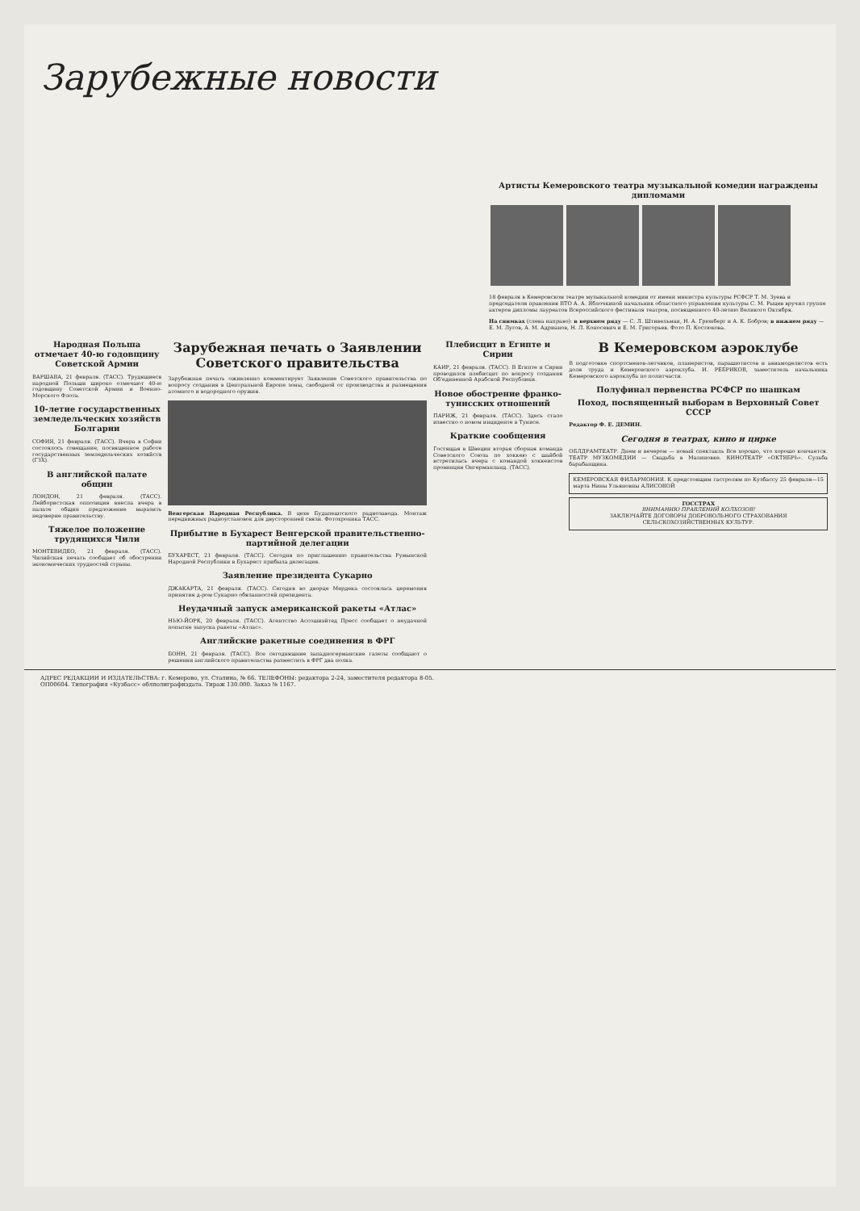Зарубежные новости
Артисты Кемеровского театра музыкальной комедии награждены дипломами
18 февраля в Кемеровском театре музыкальной комедии от имени министра культуры РСФСР Т. М. Зуева и председателя правления ВТО А. А. Яблочкиной начальник областного управления культуры С. М. Рыцев вручил группе актеров дипломы лауреатов Всероссийского фестиваля театров, посвященного 40-летию Великого Октября.
На снимках (слева направо): в верхнем ряду — С. Л. Штивельман, Н. А. Грюнберг и А. К. Бобров; в нижнем ряду — Е. М. Лугов, А. М. Адрианов, Н. Л. Коносевич и Е. М. Григорьев. Фото П. Костюкова.
Народная Польша отмечает 40-ю годовщину Советской Армии
ВАРШАВА, 21 февраля. (ТАСС). Трудящиеся народной Польши широко отмечают 40-ю годовщину Советской Армии и Военно-Морского Флота.
10-летие государственных земледельческих хозяйств Болгарии
СОФИЯ, 21 февраля. (ТАСС). Вчера в Софии состоялось совещание, посвященное работе государственных земледельческих хозяйств (ГЗХ).
В английской палате общин
ЛОНДОН, 21 февраля. (ТАСС). Лейбористская оппозиция внесла вчера в палате общин предложение выразить недоверие правительству.
Тяжелое положение трудящихся Чили
МОНТЕВИДЕО, 21 февраля. (ТАСС). Чилийская печать сообщает об обострении экономических трудностей страны.
Зарубежная печать о Заявлении Советского правительства
Зарубежная печать оживленно комментирует Заявление Советского правительства по вопросу создания в Центральной Европе зоны, свободной от производства и размещения атомного и водородного оружия.
Венгерская Народная Республика. В цехе Будапештского радиозавода. Монтаж передвижных радиоустановок для двусторонней связи. Фотохроника ТАСС.
Прибытие в Бухарест Венгерской правительственно-партийной делегации
БУХАРЕСТ, 21 февраля. (ТАСС). Сегодня по приглашению правительства Румынской Народной Республики в Бухарест прибыла делегация.
Заявление президента Сукарно
ДЖАКАРТА, 21 февраля. (ТАСС). Сегодня во дворце Мердека состоялась церемония принятия д-ром Сукарно обязанностей президента.
Неудачный запуск американской ракеты «Атлас»
НЬЮ-ЙОРК, 20 февраля. (ТАСС). Агентство Ассошиэйтед Пресс сообщает о неудачной попытке запуска ракеты «Атлас».
Английские ракетные соединения в ФРГ
БОНН, 21 февраля. (ТАСС). Все сегодняшние западногерманские газеты сообщают о решении английского правительства разместить в ФРГ два полка.
Плебисцит в Египте и Сирии
КАИР, 21 февраля. (ТАСС). В Египте и Сирии проводился плебисцит по вопросу создания Об'единенной Арабской Республики.
Новое обострение франко-тунисских отношений
ПАРИЖ, 21 февраля. (ТАСС). Здесь стало известно о новом инциденте в Тунисе.
Краткие сообщения
Гостящая в Швеции вторая сборная команда Советского Союза по хоккею с шайбой встретилась вчера с командой хоккеистов провинции Онгерманланд. (ТАСС).
В Кемеровском аэроклубе
В подготовке спортсменов-летчиков, планеристов, парашютистов и авиамоделистов есть доля труда и Кемеровского аэроклуба. И. РЕБРИКОВ, заместитель начальника Кемеровского аэроклуба по политчасти.
Полуфинал первенства РСФСР по шашкам
Поход, посвященный выборам в Верховный Совет СССР
Редактор Ф. Е. ДЕМИН.
Сегодня в театрах, кино и цирке
ОБЛДРАМТЕАТР. Днем и вечером — новый спектакль Все хорошо, что хорошо кончается. ТЕАТР МУЗКОМЕДИИ — Свадьба в Малиновке. КИНОТЕАТР «ОКТЯБРЬ». Сульба барабанщика.
КЕМЕРОВСКАЯ ФИЛАРМОНИЯ. К предстоящим гастролям по Кузбассу 25 февраля—15 марта Нины Ульяновны АЛИСОВОЙ
ГОССТРАХ
ВНИМАНИЮ ПРАВЛЕНИЙ КОЛХОЗОВ!
ЗАКЛЮЧАЙТЕ ДОГОВОРЫ ДОБРОВОЛЬНОГО СТРАХОВАНИЯ СЕЛЬСКОХОЗЯЙСТВЕННЫХ КУЛЬТУР.
АДРЕС РЕДАКЦИИ И ИЗДАТЕЛЬСТВА: г. Кемерово, ул. Сталина, № 66. ТЕЛЕФОНЫ: редактора 2-24, заместителя редактора 8-05.
ОП00604. Типография «Кузбасс» облполиграфиздата. Тираж 130.000. Заказ № 1167.